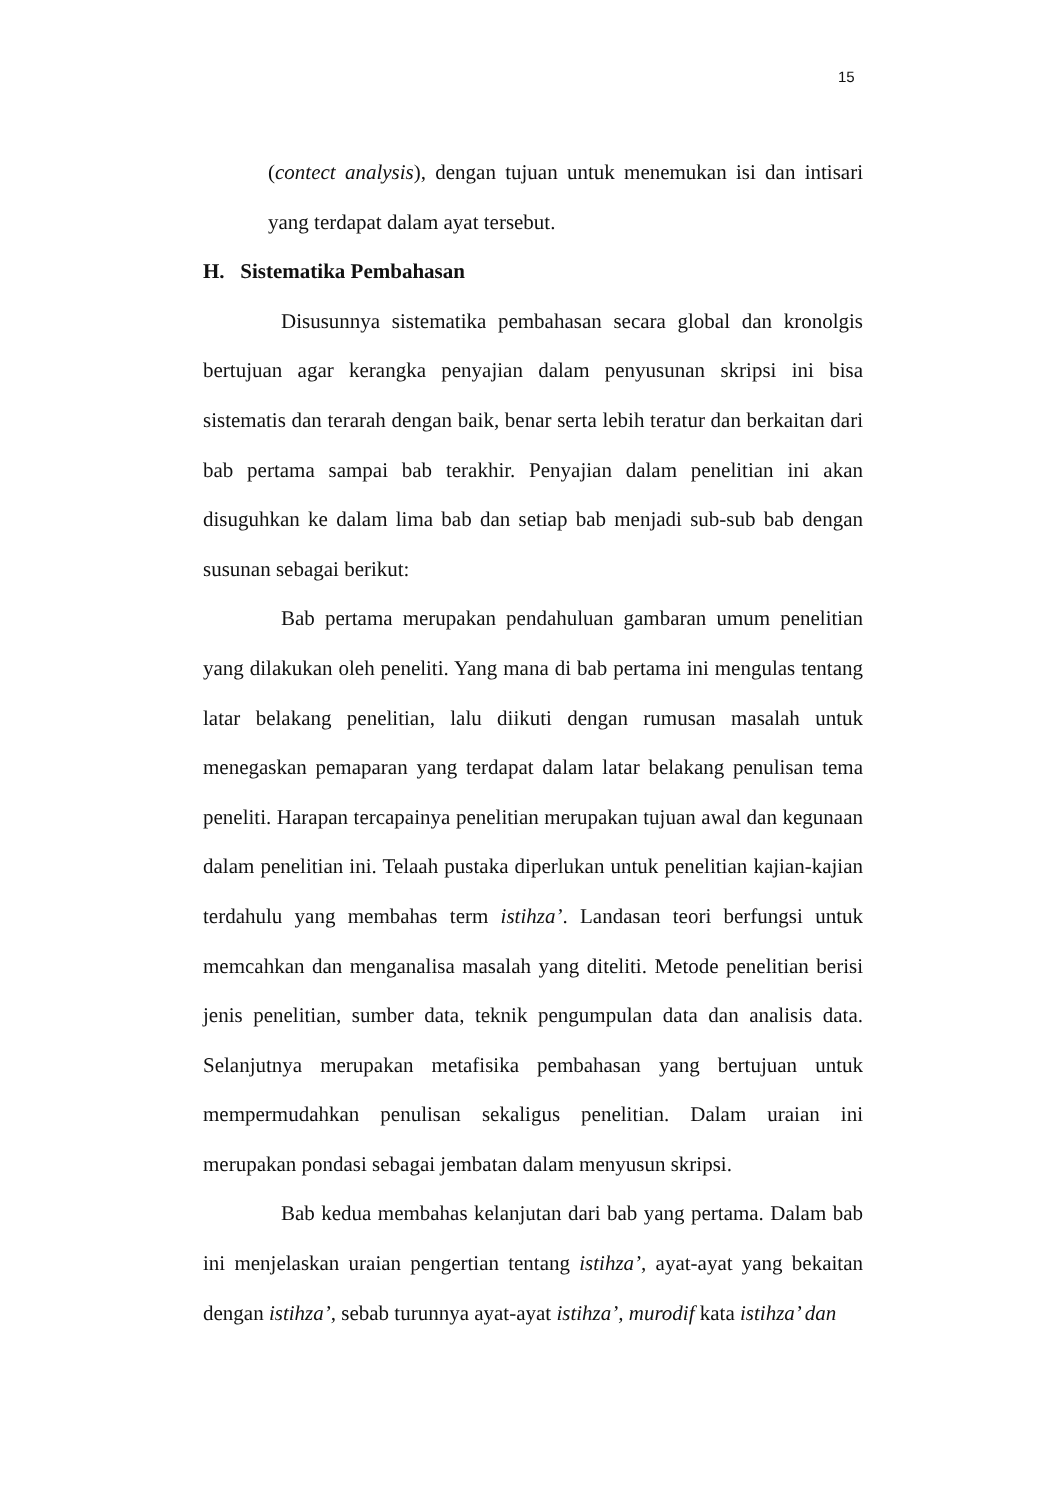15
(contect analysis), dengan tujuan untuk menemukan isi dan intisari yang terdapat dalam ayat tersebut.
H. Sistematika Pembahasan
Disusunnya sistematika pembahasan secara global dan kronolgis bertujuan agar kerangka penyajian dalam penyusunan skripsi ini bisa sistematis dan terarah dengan baik, benar serta lebih teratur dan berkaitan dari bab pertama sampai bab terakhir. Penyajian dalam penelitian ini akan disuguhkan ke dalam lima bab dan setiap bab menjadi sub-sub bab dengan susunan sebagai berikut:
Bab pertama merupakan pendahuluan gambaran umum penelitian yang dilakukan oleh peneliti. Yang mana di bab pertama ini mengulas tentang latar belakang penelitian, lalu diikuti dengan rumusan masalah untuk menegaskan pemaparan yang terdapat dalam latar belakang penulisan tema peneliti. Harapan tercapainya penelitian merupakan tujuan awal dan kegunaan dalam penelitian ini. Telaah pustaka diperlukan untuk penelitian kajian-kajian terdahulu yang membahas term istihza’. Landasan teori berfungsi untuk memcahkan dan menganalisa masalah yang diteliti. Metode penelitian berisi jenis penelitian, sumber data, teknik pengumpulan data dan analisis data. Selanjutnya merupakan metafisika pembahasan yang bertujuan untuk mempermudahkan penulisan sekaligus penelitian. Dalam uraian ini merupakan pondasi sebagai jembatan dalam menyusun skripsi.
Bab kedua membahas kelanjutan dari bab yang pertama. Dalam bab ini menjelaskan uraian pengertian tentang istihza’, ayat-ayat yang bekaitan dengan istihza’, sebab turunnya ayat-ayat istihza’, murodif kata istihza’ dan